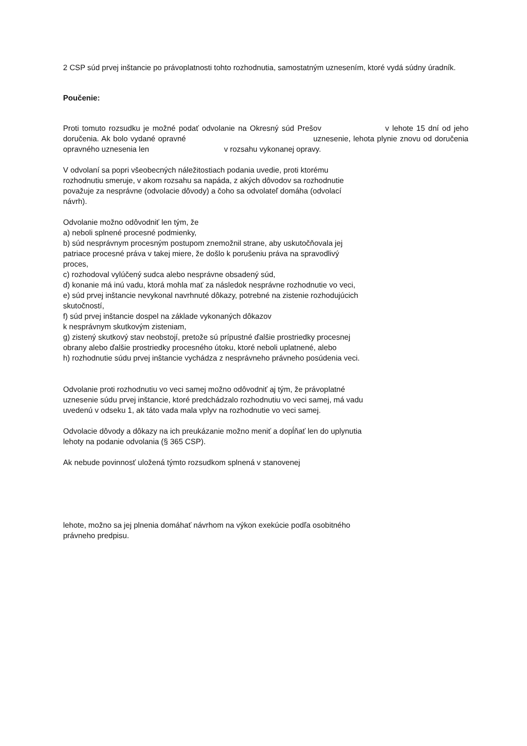2 CSP súd prvej inštancie po právoplatnosti tohto rozhodnutia, samostatným uznesením, ktoré vydá súdny úradník.
Poučenie:
Proti tomuto rozsudku je možné podať odvolanie na Okresný súd Prešov v lehote 15 dní od jeho doručenia. Ak bolo vydané opravné uznesenie, lehota plynie znovu od doručenia opravného uznesenia len v rozsahu vykonanej opravy.
V odvolaní sa popri všeobecných náležitostiach podania uvedie, proti ktorému rozhodnutiu smeruje, v akom rozsahu sa napáda, z akých dôvodov sa rozhodnutie považuje za nesprávne (odvolacie dôvody) a čoho sa odvolateľ domáha (odvolací návrh).
Odvolanie možno odôvodniť len tým, že
a) neboli splnené procesné podmienky,
b) súd nesprávnym procesným postupom znemožnil strane, aby uskutočňovala jej patriace procesné práva v takej miere, že došlo k porušeniu práva na spravodlivý proces,
c) rozhodoval vylúčený sudca alebo nesprávne obsadený súd,
d) konanie má inú vadu, ktorá mohla mať za následok nesprávne rozhodnutie vo veci,
e) súd prvej inštancie nevykonal navrhnuté dôkazy, potrebné na zistenie rozhodujúcich skutočností,
f) súd prvej inštancie dospel na základe vykonaných dôkazov
k nesprávnym skutkovým zisteniam,
g) zistený skutkový stav neobstojí, pretože sú prípustné ďalšie prostriedky procesnej obrany alebo ďalšie prostriedky procesného útoku, ktoré neboli uplatnené, alebo
h) rozhodnutie súdu prvej inštancie vychádza z nesprávneho právneho posúdenia veci.
Odvolanie proti rozhodnutiu vo veci samej možno odôvodniť aj tým, že právoplatné uznesenie súdu prvej inštancie, ktoré predchádzalo rozhodnutiu vo veci samej, má vadu uvedenú v odseku 1, ak táto vada mala vplyv na rozhodnutie vo veci samej.
Odvolacie dôvody a dôkazy na ich preukázanie možno meniť a dopĺňať len do uplynutia lehoty na podanie odvolania (§ 365 CSP).
Ak nebude povinnosť uložená týmto rozsudkom splnená v stanovenej
lehote, možno sa jej plnenia domáhať návrhom na výkon exekúcie podľa osobitného právneho predpisu.